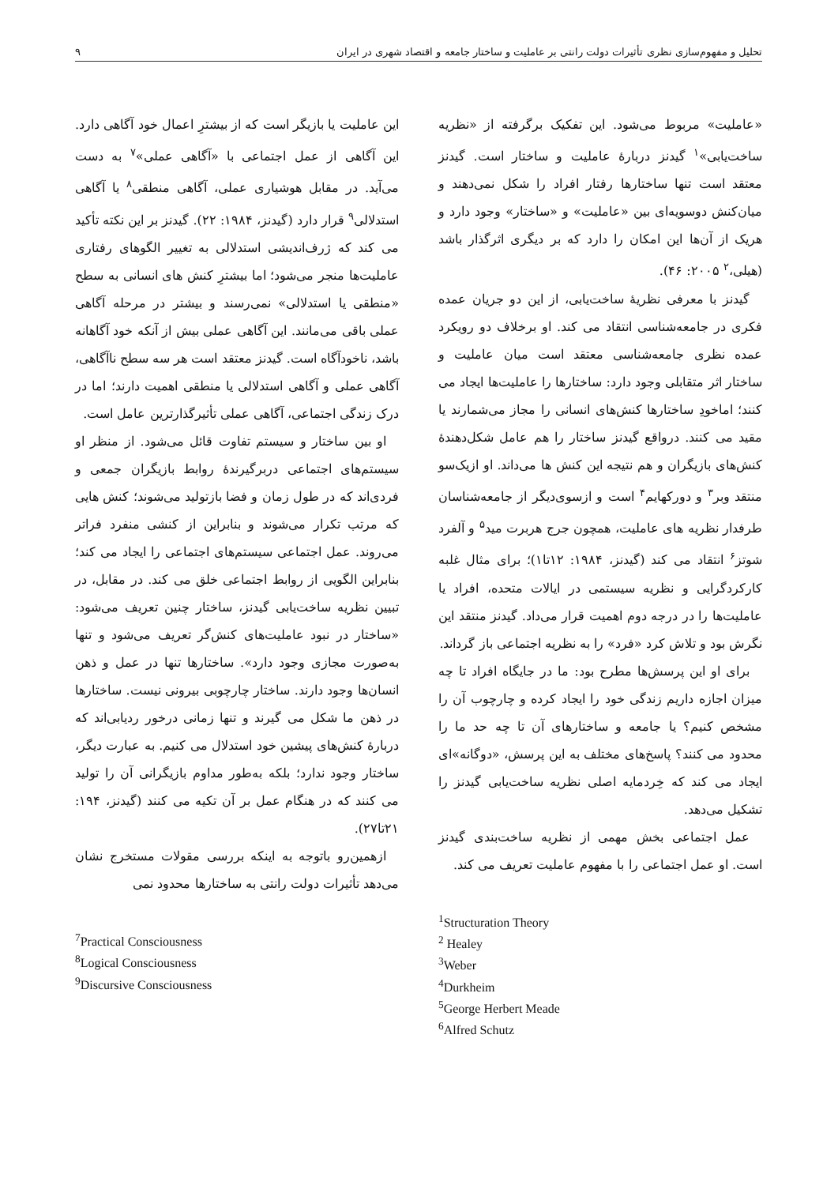تحلیل و مفهوم‌سازی نظری تأثیرات دولت رانتی بر عاملیت و ساختار جامعه و اقتصاد شهری در ایران ۹
«عاملیت» مربوط می‌شود. این تفکیک برگرفته از «نظریه ساخت‌یابی»<sup>۱</sup> گیدنز دربارهٔ عاملیت و ساختار است. گیدنز معتقد است تنها ساختارها رفتار افراد را شکل نمی‌دهند و میان‌کنش دوسویه‌ای بین «عاملیت» و «ساختار» وجود دارد و هریک از آن‌ها این امکان را دارد که بر دیگری اثرگذار باشد (هیلی،<sup>۲</sup> ۲۰۰۵: ۴۶).
گیدنز با معرفی نظریهٔ ساخت‌یابی، از این دو جریان عمده فکری در جامعه‌شناسی انتقاد می کند. او برخلاف دو رویکرد عمده نظری جامعه‌شناسی معتقد است میان عاملیت و ساختار اثر متقابلی وجود دارد: ساختارها را عاملیت‌ها ایجاد می کنند؛ اماخودِ ساختارها کنش‌های انسانی را مجاز می‌شمارند یا مقید می کنند. درواقع گیدنز ساختار را هم عامل شکل‌دهندهٔ کنش‌های بازیگران و هم نتیجه این کنش ها می‌داند. او ازیک‌سو منتقد وبر<sup>۳</sup> و دورکهایم<sup>۴</sup> است و ازسوی‌دیگر از جامعه‌شناسان طرفدار نظریه های عاملیت، همچون جرج هربرت مید<sup>۵</sup> و آلفرد شوتز<sup>۶</sup> انتقاد می کند (گیدنز، ۱۹۸۴: ۱۲تا۱)؛ برای مثال غلبه کارکردگرایی و نظریه سیستمی در ایالات متحده، افراد یا عاملیت‌ها را در درجه دوم اهمیت قرار می‌داد. گیدنز منتقد این نگرش بود و تلاش کرد «فرد» را به نظریه اجتماعی باز گرداند.
برای او این پرسش‌ها مطرح بود: ما در جایگاه افراد تا چه میزان اجازه داریم زندگی خود را ایجاد کرده و چارچوب آن را مشخص کنیم؟ یا جامعه و ساختارهای آن تا چه حد ما را محدود می کنند؟ پاسخ‌های مختلف به این پرسش، «دوگانه»ای ایجاد می کند که خِردمایه اصلی نظریه ساخت‌یابی گیدنز را تشکیل می‌دهد.
عمل اجتماعی بخش مهمی از نظریه ساخت‌بندی گیدنز است. او عمل اجتماعی را با مفهوم عاملیت تعریف می کند.
<sup>1</sup> Structuration Theory
<sup>2</sup> Healey
<sup>3</sup> Weber
<sup>4</sup> Durkheim
<sup>5</sup> George Herbert Meade
<sup>6</sup> Alfred Schutz
این عاملیت یا بازیگر است که از بیشترِ اعمال خود آگاهی دارد. این آگاهی از عمل اجتماعی با «آگاهی عملی»<sup>۷</sup> به دست می‌آید. در مقابل هوشیاری عملی، آگاهی منطقی<sup>۸</sup> یا آگاهی استدلالی<sup>۹</sup> قرار دارد (گیدنز، ۱۹۸۴: ۲۲). گیدنز بر این نکته تأکید می کند که ژرف‌اندیشی استدلالی به تغییر الگوهای رفتاری عاملیت‌ها منجر می‌شود؛ اما بیشترِ کنش های انسانی به سطح «منطقی یا استدلالی» نمی‌رسند و بیشتر در مرحله آگاهی عملی باقی می‌مانند. این آگاهی عملی بیش از آنکه خود آگاهانه باشد، ناخودآگاه است. گیدنز معتقد است هر سه سطح ناآگاهی، آگاهی عملی و آگاهی استدلالی یا منطقی اهمیت دارند؛ اما در درک زندگی اجتماعی، آگاهی عملی تأثیرگذارترین عامل است.
او بین ساختار و سیستم تفاوت قائل می‌شود. از منظر او سیستم‌های اجتماعی دربرگیرندهٔ روابط بازیگران جمعی و فردی‌اند که در طول زمان و فضا بازتولید می‌شوند؛ کنش هایی که مرتب تکرار می‌شوند و بنابراین از کنشی منفرد فراتر می‌روند. عمل اجتماعی سیستم‌های اجتماعی را ایجاد می کند؛ بنابراین الگویی از روابط اجتماعی خلق می کند. در مقابل، در تبیین نظریه ساخت‌یابی گیدنز، ساختار چنین تعریف می‌شود: «ساختار در نبود عاملیت‌های کنش‌گر تعریف می‌شود و تنها به‌صورت مجازی وجود دارد». ساختارها تنها در عمل و ذهن انسان‌ها وجود دارند. ساختار چارچوبی بیرونی نیست. ساختارها در ذهن ما شکل می گیرند و تنها زمانی درخور ردیابی‌اند که دربارهٔ کنش‌های پیشین خود استدلال می کنیم. به عبارت دیگر، ساختار وجود ندارد؛ بلکه به‌طور مداوم بازیگرانی آن را تولید می کنند که در هنگام عمل بر آن تکیه می کنند (گیدنز، ۱۹۴: ۲۱تا۲۷).
ازهمین‌رو باتوجه به اینکه بررسی مقولات مستخرج نشان می‌دهد تأثیرات دولت رانتی به ساختارها محدود نمی
<sup>7</sup> Practical Consciousness
<sup>8</sup> Logical Consciousness
<sup>9</sup> Discursive Consciousness